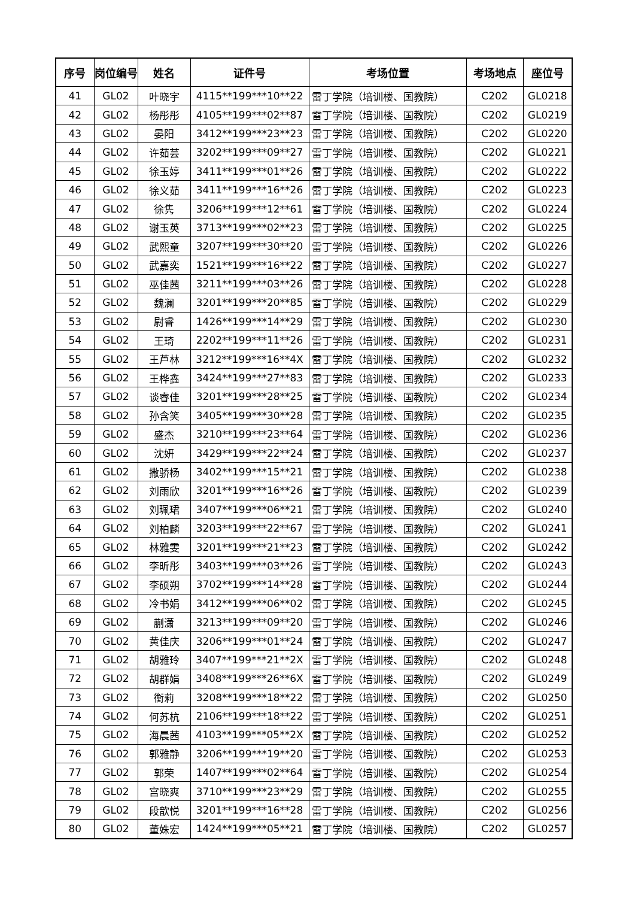| 序号 | 岗位编号 | 姓名 | 证件号 | 考场位置 | 考场地点 | 座位号 |
| --- | --- | --- | --- | --- | --- | --- |
| 41 | GL02 | 叶晓宇 | 4115**199***10**22 | 雷丁学院（培训楼、国教院） | C202 | GL0218 |
| 42 | GL02 | 杨彤彤 | 4105**199***02**87 | 雷丁学院（培训楼、国教院） | C202 | GL0219 |
| 43 | GL02 | 晏阳 | 3412**199***23**23 | 雷丁学院（培训楼、国教院） | C202 | GL0220 |
| 44 | GL02 | 许茹芸 | 3202**199***09**27 | 雷丁学院（培训楼、国教院） | C202 | GL0221 |
| 45 | GL02 | 徐玉婷 | 3411**199***01**26 | 雷丁学院（培训楼、国教院） | C202 | GL0222 |
| 46 | GL02 | 徐义茹 | 3411**199***16**26 | 雷丁学院（培训楼、国教院） | C202 | GL0223 |
| 47 | GL02 | 徐隽 | 3206**199***12**61 | 雷丁学院（培训楼、国教院） | C202 | GL0224 |
| 48 | GL02 | 谢玉英 | 3713**199***02**23 | 雷丁学院（培训楼、国教院） | C202 | GL0225 |
| 49 | GL02 | 武熙童 | 3207**199***30**20 | 雷丁学院（培训楼、国教院） | C202 | GL0226 |
| 50 | GL02 | 武嘉奕 | 1521**199***16**22 | 雷丁学院（培训楼、国教院） | C202 | GL0227 |
| 51 | GL02 | 巫佳茜 | 3211**199***03**26 | 雷丁学院（培训楼、国教院） | C202 | GL0228 |
| 52 | GL02 | 魏澜 | 3201**199***20**85 | 雷丁学院（培训楼、国教院） | C202 | GL0229 |
| 53 | GL02 | 尉睿 | 1426**199***14**29 | 雷丁学院（培训楼、国教院） | C202 | GL0230 |
| 54 | GL02 | 王琦 | 2202**199***11**26 | 雷丁学院（培训楼、国教院） | C202 | GL0231 |
| 55 | GL02 | 王芦林 | 3212**199***16**4X | 雷丁学院（培训楼、国教院） | C202 | GL0232 |
| 56 | GL02 | 王桦鑫 | 3424**199***27**83 | 雷丁学院（培训楼、国教院） | C202 | GL0233 |
| 57 | GL02 | 谈睿佳 | 3201**199***28**25 | 雷丁学院（培训楼、国教院） | C202 | GL0234 |
| 58 | GL02 | 孙含笑 | 3405**199***30**28 | 雷丁学院（培训楼、国教院） | C202 | GL0235 |
| 59 | GL02 | 盛杰 | 3210**199***23**64 | 雷丁学院（培训楼、国教院） | C202 | GL0236 |
| 60 | GL02 | 沈妍 | 3429**199***22**24 | 雷丁学院（培训楼、国教院） | C202 | GL0237 |
| 61 | GL02 | 撒骄杨 | 3402**199***15**21 | 雷丁学院（培训楼、国教院） | C202 | GL0238 |
| 62 | GL02 | 刘雨欣 | 3201**199***16**26 | 雷丁学院（培训楼、国教院） | C202 | GL0239 |
| 63 | GL02 | 刘珮珺 | 3407**199***06**21 | 雷丁学院（培训楼、国教院） | C202 | GL0240 |
| 64 | GL02 | 刘柏麟 | 3203**199***22**67 | 雷丁学院（培训楼、国教院） | C202 | GL0241 |
| 65 | GL02 | 林雅雯 | 3201**199***21**23 | 雷丁学院（培训楼、国教院） | C202 | GL0242 |
| 66 | GL02 | 李昕彤 | 3403**199***03**26 | 雷丁学院（培训楼、国教院） | C202 | GL0243 |
| 67 | GL02 | 李硕朔 | 3702**199***14**28 | 雷丁学院（培训楼、国教院） | C202 | GL0244 |
| 68 | GL02 | 冷书娟 | 3412**199***06**02 | 雷丁学院（培训楼、国教院） | C202 | GL0245 |
| 69 | GL02 | 蒯潇 | 3213**199***09**20 | 雷丁学院（培训楼、国教院） | C202 | GL0246 |
| 70 | GL02 | 黄佳庆 | 3206**199***01**24 | 雷丁学院（培训楼、国教院） | C202 | GL0247 |
| 71 | GL02 | 胡雅玲 | 3407**199***21**2X | 雷丁学院（培训楼、国教院） | C202 | GL0248 |
| 72 | GL02 | 胡群娟 | 3408**199***26**6X | 雷丁学院（培训楼、国教院） | C202 | GL0249 |
| 73 | GL02 | 衡莉 | 3208**199***18**22 | 雷丁学院（培训楼、国教院） | C202 | GL0250 |
| 74 | GL02 | 何苏杭 | 2106**199***18**22 | 雷丁学院（培训楼、国教院） | C202 | GL0251 |
| 75 | GL02 | 海晨茜 | 4103**199***05**2X | 雷丁学院（培训楼、国教院） | C202 | GL0252 |
| 76 | GL02 | 郭雅静 | 3206**199***19**20 | 雷丁学院（培训楼、国教院） | C202 | GL0253 |
| 77 | GL02 | 郭荣 | 1407**199***02**64 | 雷丁学院（培训楼、国教院） | C202 | GL0254 |
| 78 | GL02 | 宫晓爽 | 3710**199***23**29 | 雷丁学院（培训楼、国教院） | C202 | GL0255 |
| 79 | GL02 | 段歆悦 | 3201**199***16**28 | 雷丁学院（培训楼、国教院） | C202 | GL0256 |
| 80 | GL02 | 董姝宏 | 1424**199***05**21 | 雷丁学院（培训楼、国教院） | C202 | GL0257 |